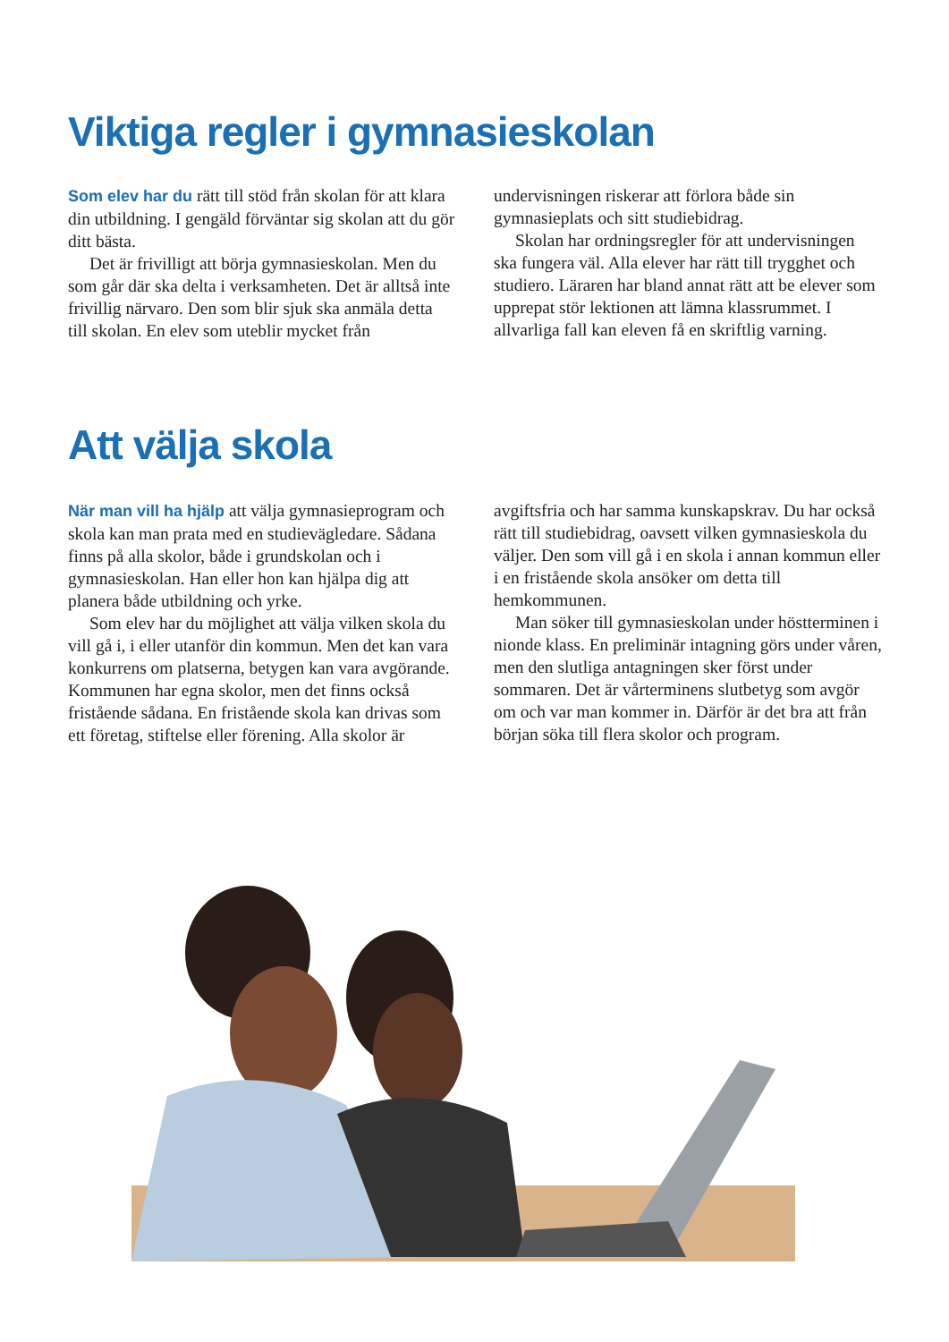Viktiga regler i gymnasieskolan
Som elev har du rätt till stöd från skolan för att klara din utbildning. I gengäld förväntar sig skolan att du gör ditt bästa.
Det är frivilligt att börja gymnasieskolan. Men du som går där ska delta i verksamheten. Det är alltså inte frivillig närvaro. Den som blir sjuk ska anmäla detta till skolan. En elev som uteblir mycket från undervisningen riskerar att förlora både sin gymnasieplats och sitt studiebidrag.
Skolan har ordningsregler för att undervisningen ska fungera väl. Alla elever har rätt till trygghet och studiero. Läraren har bland annat rätt att be elever som upprepat stör lektionen att lämna klassrummet. I allvarliga fall kan eleven få en skriftlig varning.
Att välja skola
När man vill ha hjälp att välja gymnasieprogram och skola kan man prata med en studievägledare. Sådana finns på alla skolor, både i grundskolan och i gymnasieskolan. Han eller hon kan hjälpa dig att planera både utbildning och yrke.
Som elev har du möjlighet att välja vilken skola du vill gå i, i eller utanför din kommun. Men det kan vara konkurrens om platserna, betygen kan vara avgörande. Kommunen har egna skolor, men det finns också fristående sådana. En fristående skola kan drivas som ett företag, stiftelse eller förening. Alla skolor är avgiftsfria och har samma kunskapskrav. Du har också rätt till studiebidrag, oavsett vilken gymnasieskola du väljer. Den som vill gå i en skola i annan kommun eller i en fristående skola ansöker om detta till hemkommunen.
Man söker till gymnasieskolan under höstterminen i nionde klass. En preliminär intagning görs under våren, men den slutliga antagningen sker först under sommaren. Det är vårterminens slutbetyg som avgör om och var man kommer in. Därför är det bra att från början söka till flera skolor och program.